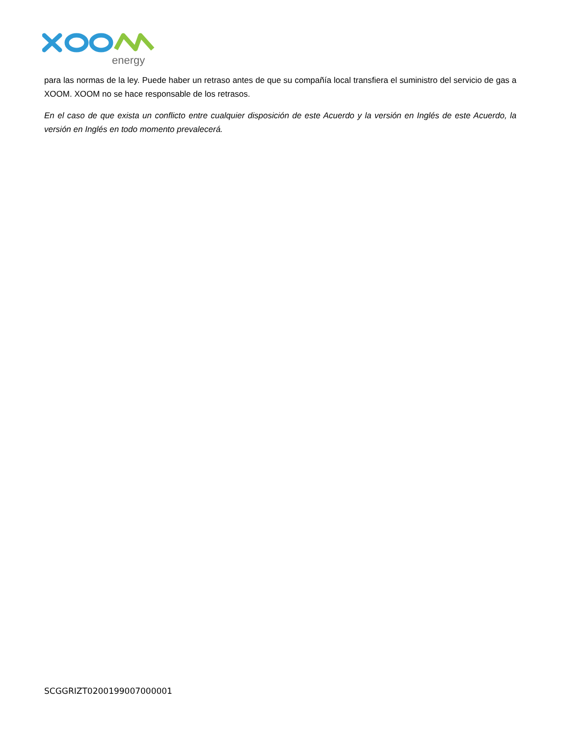energy
para las normas de la ley. Puede haber un retraso antes de que su compañía local transfiera el suministro del servicio de gas a XOOM. XOOM no se hace responsable de los retrasos.
En el caso de que exista un conflicto entre cualquier disposición de este Acuerdo y la versión en Inglés de este Acuerdo, la versión en Inglés en todo momento prevalecerá.
SCGGRIZT0200199007000001